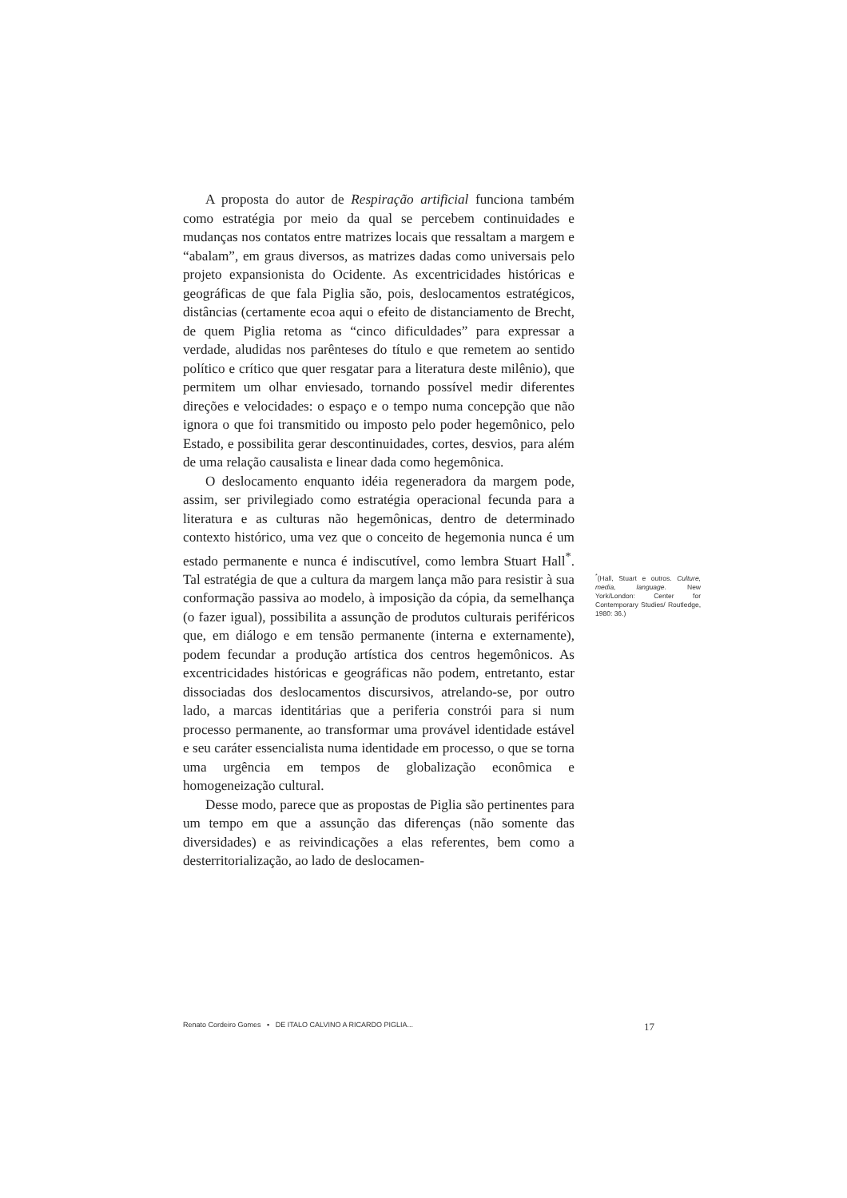A proposta do autor de Respiração artificial funciona também como estratégia por meio da qual se percebem continuidades e mudanças nos contatos entre matrizes locais que ressaltam a margem e “abalam”, em graus diversos, as matrizes dadas como universais pelo projeto expansionista do Ocidente. As excentricidades históricas e geográficas de que fala Piglia são, pois, deslocamentos estratégicos, distâncias (certamente ecoa aqui o efeito de distanciamento de Brecht, de quem Piglia retoma as “cinco dificuldades” para expressar a verdade, aludidas nos parênteses do título e que remetem ao sentido político e crítico que quer resgatar para a literatura deste milênio), que permitem um olhar enviesado, tornando possível medir diferentes direções e velocidades: o espaço e o tempo numa concepção que não ignora o que foi transmitido ou imposto pelo poder hegemônico, pelo Estado, e possibilita gerar descontinuidades, cortes, desvios, para além de uma relação causalista e linear dada como hegemônica.
O deslocamento enquanto idéia regeneradora da margem pode, assim, ser privilegiado como estratégia operacional fecunda para a literatura e as culturas não hegemônicas, dentro de determinado contexto histórico, uma vez que o conceito de hegemonia nunca é um estado permanente e nunca é indiscutível, como lembra Stuart Hall<sup>*</sup>. Tal estratégia de que a cultura da margem lança mão para resistir à sua conformação passiva ao modelo, à imposição da cópia, da semelhança (o fazer igual), possibilita a assunção de produtos culturais periféricos que, em diálogo e em tensão permanente (interna e externamente), podem fecundar a produção artística dos centros hegemônicos. As excentricidades históricas e geográficas não podem, entretanto, estar dissociadas dos deslocamentos discursivos, atrelando-se, por outro lado, a marcas identitárias que a periferia constrói para si num processo permanente, ao transformar uma provável identidade estável e seu caráter essencialista numa identidade em processo, o que se torna uma urgência em tempos de globalização econômica e homogeneização cultural.
Desse modo, parece que as propostas de Piglia são pertinentes para um tempo em que a assunção das diferenças (não somente das diversidades) e as reivindicações a elas referentes, bem como a desterritorialização, ao lado de deslocamen-
<sup>*</sup> (Hall, Stuart e outros. Culture, media, language. New York/London: Center for Contemporary Studies/ Routledge, 1980: 36.)
Renato Cordeiro Gomes ▪ DE ITALO CALVINO A RICARDO PIGLIA... 17